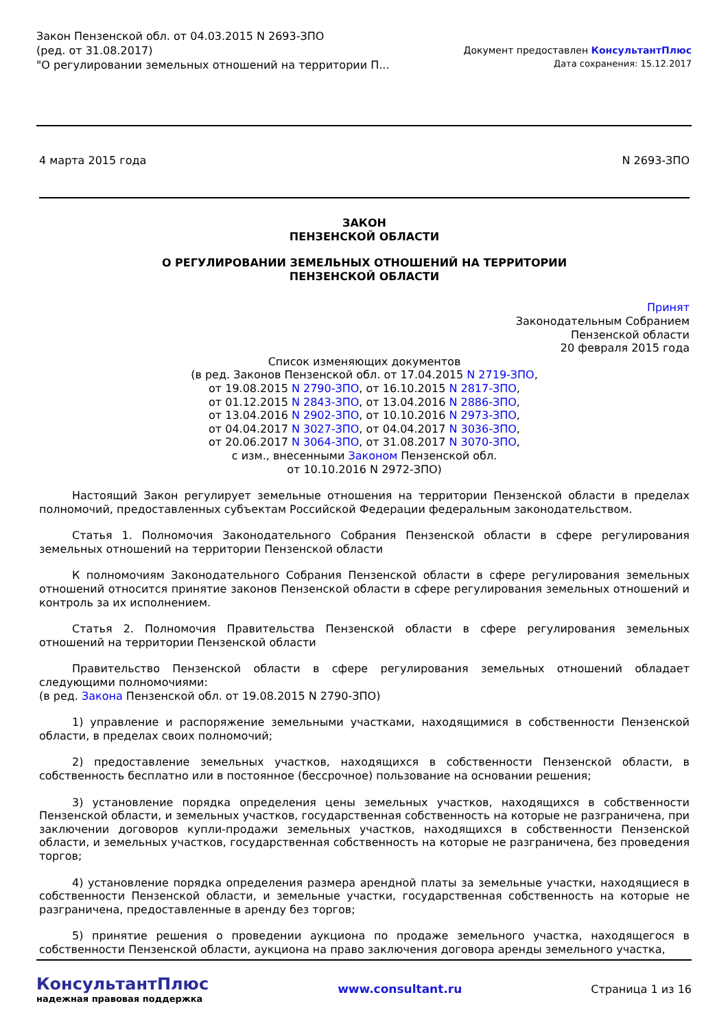Закон Пензенской обл. от 04.03.2015 N 2693-ЗПО
(ред. от 31.08.2017)
"О регулировании земельных отношений на территории П...
Документ предоставлен КонсультантПлюс
Дата сохранения: 15.12.2017
4 марта 2015 года N 2693-ЗПО
ЗАКОН
ПЕНЗЕНСКОЙ ОБЛАСТИ
О РЕГУЛИРОВАНИИ ЗЕМЕЛЬНЫХ ОТНОШЕНИЙ НА ТЕРРИТОРИИ
ПЕНЗЕНСКОЙ ОБЛАСТИ
Принят
Законодательным Собранием
Пензенской области
20 февраля 2015 года
Список изменяющих документов
(в ред. Законов Пензенской обл. от 17.04.2015 N 2719-ЗПО,
от 19.08.2015 N 2790-ЗПО, от 16.10.2015 N 2817-ЗПО,
от 01.12.2015 N 2843-ЗПО, от 13.04.2016 N 2886-ЗПО,
от 13.04.2016 N 2902-ЗПО, от 10.10.2016 N 2973-ЗПО,
от 04.04.2017 N 3027-ЗПО, от 04.04.2017 N 3036-ЗПО,
от 20.06.2017 N 3064-ЗПО, от 31.08.2017 N 3070-ЗПО,
с изм., внесенными Законом Пензенской обл.
от 10.10.2016 N 2972-ЗПО)
Настоящий Закон регулирует земельные отношения на территории Пензенской области в пределах полномочий, предоставленных субъектам Российской Федерации федеральным законодательством.
Статья 1. Полномочия Законодательного Собрания Пензенской области в сфере регулирования земельных отношений на территории Пензенской области
К полномочиям Законодательного Собрания Пензенской области в сфере регулирования земельных отношений относится принятие законов Пензенской области в сфере регулирования земельных отношений и контроль за их исполнением.
Статья 2. Полномочия Правительства Пензенской области в сфере регулирования земельных отношений на территории Пензенской области
Правительство Пензенской области в сфере регулирования земельных отношений обладает следующими полномочиями:
(в ред. Закона Пензенской обл. от 19.08.2015 N 2790-ЗПО)
1) управление и распоряжение земельными участками, находящимися в собственности Пензенской области, в пределах своих полномочий;
2) предоставление земельных участков, находящихся в собственности Пензенской области, в собственность бесплатно или в постоянное (бессрочное) пользование на основании решения;
3) установление порядка определения цены земельных участков, находящихся в собственности Пензенской области, и земельных участков, государственная собственность на которые не разграничена, при заключении договоров купли-продажи земельных участков, находящихся в собственности Пензенской области, и земельных участков, государственная собственность на которые не разграничена, без проведения торгов;
4) установление порядка определения размера арендной платы за земельные участки, находящиеся в собственности Пензенской области, и земельные участки, государственная собственность на которые не разграничена, предоставленные в аренду без торгов;
5) принятие решения о проведении аукциона по продаже земельного участка, находящегося в собственности Пензенской области, аукциона на право заключения договора аренды земельного участка,
КонсультантПлюс
надежная правовая поддержка
www.consultant.ru Страница 1 из 16